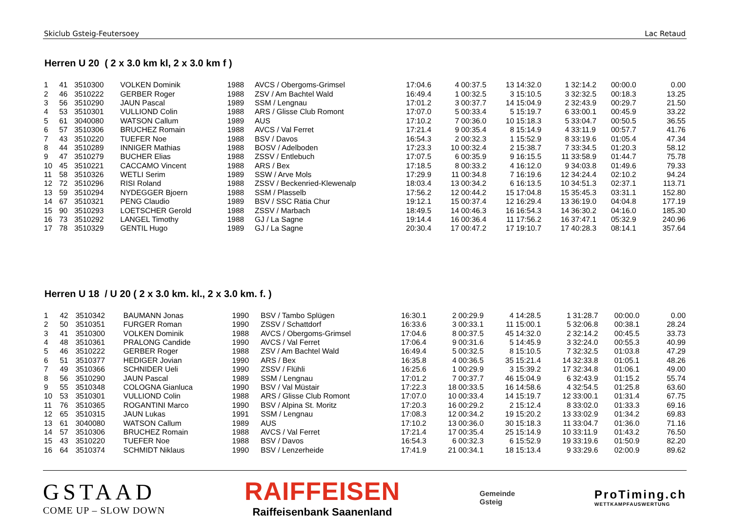Skiclub Gsteig-Feutersoey Lac Retaud
Herren U 20 ( 2 x 3.0 km kl, 2 x 3.0 km f )
| 1 | 41 | 3510300 | VOLKEN Dominik | 1988 | AVCS / Obergoms-Grimsel | 17:04.6 | 4 | 00:37.5 | 13 | 14:32.0 | 1 | 32:14.2 | 00:00.0 | 0.00 |
| 2 | 46 | 3510222 | GERBER Roger | 1988 | ZSV / Am Bachtel Wald | 16:49.4 | 1 | 00:32.5 | 3 | 15:10.5 | 3 | 32:32.5 | 00:18.3 | 13.25 |
| 3 | 56 | 3510290 | JAUN Pascal | 1989 | SSM / Lengnau | 17:01.2 | 3 | 00:37.7 | 14 | 15:04.9 | 2 | 32:43.9 | 00:29.7 | 21.50 |
| 4 | 53 | 3510301 | VULLIOND Colin | 1988 | ARS / Glisse Club Romont | 17:07.0 | 5 | 00:33.4 | 5 | 15:19.7 | 6 | 33:00.1 | 00:45.9 | 33.22 |
| 5 | 61 | 3040080 | WATSON Callum | 1989 | AUS | 17:10.2 | 7 | 00:36.0 | 10 | 15:18.3 | 5 | 33:04.7 | 00:50.5 | 36.55 |
| 6 | 57 | 3510306 | BRUCHEZ Romain | 1988 | AVCS / Val Ferret | 17:21.4 | 9 | 00:35.4 | 8 | 15:14.9 | 4 | 33:11.9 | 00:57.7 | 41.76 |
| 7 | 43 | 3510220 | TUEFER Noe | 1988 | BSV / Davos | 16:54.3 | 2 | 00:32.3 | 1 | 15:52.9 | 8 | 33:19.6 | 01:05.4 | 47.34 |
| 8 | 44 | 3510289 | INNIGER Mathias | 1988 | BOSV / Adelboden | 17:23.3 | 10 | 00:32.4 | 2 | 15:38.7 | 7 | 33:34.5 | 01:20.3 | 58.12 |
| 9 | 47 | 3510279 | BUCHER Elias | 1988 | ZSSV / Entlebuch | 17:07.5 | 6 | 00:35.9 | 9 | 16:15.5 | 11 | 33:58.9 | 01:44.7 | 75.78 |
| 10 | 45 | 3510221 | CACCAMO Vincent | 1988 | ARS / Bex | 17:18.5 | 8 | 00:33.2 | 4 | 16:12.0 | 9 | 34:03.8 | 01:49.6 | 79.33 |
| 11 | 58 | 3510326 | WETLI Serim | 1989 | SSW / Arve Mols | 17:29.9 | 11 | 00:34.8 | 7 | 16:19.6 | 12 | 34:24.4 | 02:10.2 | 94.24 |
| 12 | 72 | 3510296 | RISI Roland | 1988 | ZSSV / Beckenried-Klewenalp | 18:03.4 | 13 | 00:34.2 | 6 | 16:13.5 | 10 | 34:51.3 | 02:37.1 | 113.71 |
| 13 | 59 | 3510294 | NYDEGGER Bjoern | 1988 | SSM / Plasselb | 17:56.2 | 12 | 00:44.2 | 15 | 17:04.8 | 15 | 35:45.3 | 03:31.1 | 152.80 |
| 14 | 67 | 3510321 | PENG Claudio | 1989 | BSV / SSC Rätia Chur | 19:12.1 | 15 | 00:37.4 | 12 | 16:29.4 | 13 | 36:19.0 | 04:04.8 | 177.19 |
| 15 | 90 | 3510293 | LOETSCHER Gerold | 1988 | ZSSV / Marbach | 18:49.5 | 14 | 00:46.3 | 16 | 16:54.3 | 14 | 36:30.2 | 04:16.0 | 185.30 |
| 16 | 73 | 3510292 | LANGEL Timothy | 1988 | GJ / La Sagne | 19:14.4 | 16 | 00:36.4 | 11 | 17:56.2 | 16 | 37:47.1 | 05:32.9 | 240.96 |
| 17 | 78 | 3510329 | GENTIL Hugo | 1989 | GJ / La Sagne | 20:30.4 | 17 | 00:47.2 | 17 | 19:10.7 | 17 | 40:28.3 | 08:14.1 | 357.64 |
Herren U 18 / U 20 ( 2 x 3.0 km. kl., 2 x 3.0 km. f. )
| 1 | 42 | 3510342 | BAUMANN Jonas | 1990 | BSV / Tambo Splügen | 16:30.1 | 2 | 00:29.9 | 4 | 14:28.5 | 1 | 31:28.7 | 00:00.0 | 0.00 |
| 2 | 50 | 3510351 | FURGER Roman | 1990 | ZSSV / Schattdorf | 16:33.6 | 3 | 00:33.1 | 11 | 15:00.1 | 5 | 32:06.8 | 00:38.1 | 28.24 |
| 3 | 41 | 3510300 | VOLKEN Dominik | 1988 | AVCS / Obergoms-Grimsel | 17:04.6 | 8 | 00:37.5 | 45 | 14:32.0 | 2 | 32:14.2 | 00:45.5 | 33.73 |
| 4 | 48 | 3510361 | PRALONG Candide | 1990 | AVCS / Val Ferret | 17:06.4 | 9 | 00:31.6 | 5 | 14:45.9 | 3 | 32:24.0 | 00:55.3 | 40.99 |
| 5 | 46 | 3510222 | GERBER Roger | 1988 | ZSV / Am Bachtel Wald | 16:49.4 | 5 | 00:32.5 | 8 | 15:10.5 | 7 | 32:32.5 | 01:03.8 | 47.29 |
| 6 | 51 | 3510377 | HEDIGER Jovian | 1990 | ARS / Bex | 16:35.8 | 4 | 00:36.5 | 35 | 15:21.4 | 14 | 32:33.8 | 01:05.1 | 48.26 |
| 7 | 49 | 3510366 | SCHNIDER Ueli | 1990 | ZSSV / Flühli | 16:25.6 | 1 | 00:29.9 | 3 | 15:39.2 | 17 | 32:34.8 | 01:06.1 | 49.00 |
| 8 | 56 | 3510290 | JAUN Pascal | 1989 | SSM / Lengnau | 17:01.2 | 7 | 00:37.7 | 46 | 15:04.9 | 6 | 32:43.9 | 01:15.2 | 55.74 |
| 9 | 55 | 3510348 | COLOGNA Gianluca | 1990 | BSV / Val Müstair | 17:22.3 | 18 | 00:33.5 | 16 | 14:58.6 | 4 | 32:54.5 | 01:25.8 | 63.60 |
| 10 | 53 | 3510301 | VULLIOND Colin | 1988 | ARS / Glisse Club Romont | 17:07.0 | 10 | 00:33.4 | 14 | 15:19.7 | 12 | 33:00.1 | 01:31.4 | 67.75 |
| 11 | 76 | 3510365 | ROGANTINI Marco | 1990 | BSV / Alpina St. Moritz | 17:20.3 | 16 | 00:29.2 | 2 | 15:12.4 | 8 | 33:02.0 | 01:33.3 | 69.16 |
| 12 | 65 | 3510315 | JAUN Lukas | 1991 | SSM / Lengnau | 17:08.3 | 12 | 00:34.2 | 19 | 15:20.2 | 13 | 33:02.9 | 01:34.2 | 69.83 |
| 13 | 61 | 3040080 | WATSON Callum | 1989 | AUS | 17:10.2 | 13 | 00:36.0 | 30 | 15:18.3 | 11 | 33:04.7 | 01:36.0 | 71.16 |
| 14 | 57 | 3510306 | BRUCHEZ Romain | 1988 | AVCS / Val Ferret | 17:21.4 | 17 | 00:35.4 | 25 | 15:14.9 | 10 | 33:11.9 | 01:43.2 | 76.50 |
| 15 | 43 | 3510220 | TUEFER Noe | 1988 | BSV / Davos | 16:54.3 | 6 | 00:32.3 | 6 | 15:52.9 | 19 | 33:19.6 | 01:50.9 | 82.20 |
| 16 | 64 | 3510374 | SCHMIDT Niklaus | 1990 | BSV / Lenzerheide | 17:41.9 | 21 | 00:34.1 | 18 | 15:13.4 | 9 | 33:29.6 | 02:00.9 | 89.62 |
GSTAAD
COME UP – SLOW DOWN
RAIFFEISEN
Raiffeisenbank Saanenland
Gemeinde
Gsteig
ProTiming.ch
WETTKAMPFAUSWERTUNG